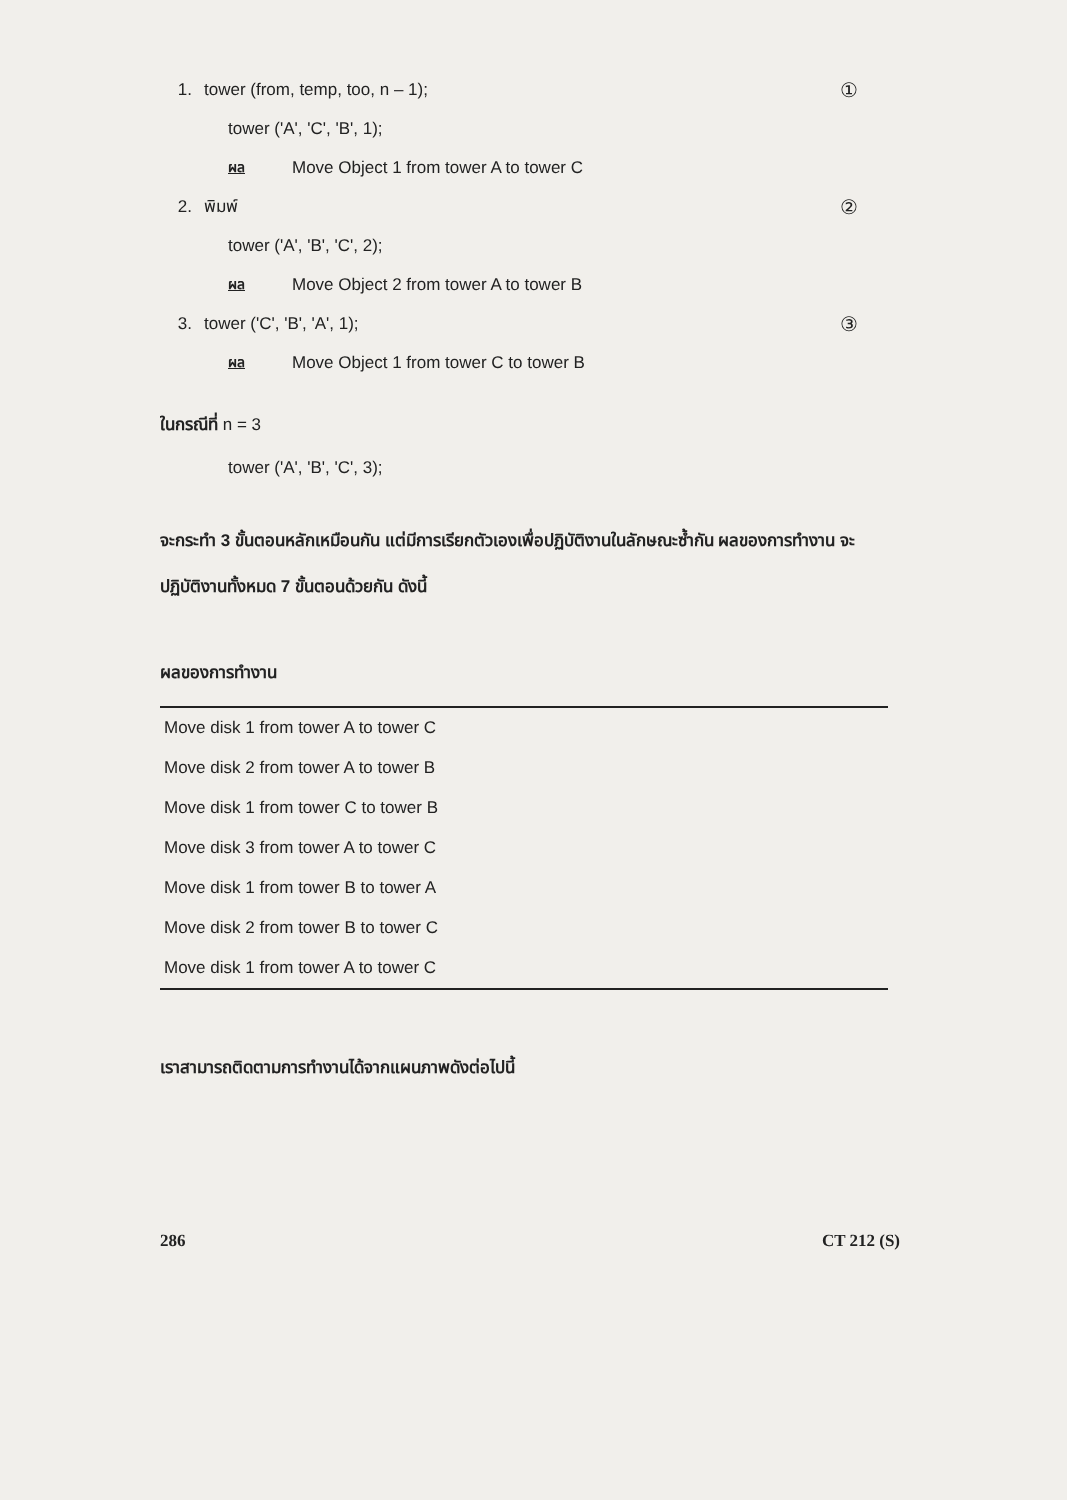1. tower (from, temp, too, n – 1); ①
tower ('A', 'C', 'B', 1);
ผล Move Object 1 from tower A to tower C
2. พิมพ์ ②
tower ('A', 'B', 'C', 2);
ผล Move Object 2 from tower A to tower B
3. tower ('C', 'B', 'A', 1); ③
ผล Move Object 1 from tower C to tower B
ในกรณีที่ n = 3
tower ('A', 'B', 'C', 3);
จะกระทำ 3 ขั้นตอนหลักเหมือนกัน แต่มีการเรียกตัวเองเพื่อปฏิบัติงานในลักษณะซ้ำกัน ผลของการทำงาน จะปฏิบัติงานทั้งหมด 7 ขั้นตอนด้วยกัน ดังนี้
ผลของการทำงาน
| Move disk 1 from tower A to tower C |
| Move disk 2 from tower A to tower B |
| Move disk 1 from tower C to tower B |
| Move disk 3 from tower A to tower C |
| Move disk 1 from tower B to tower A |
| Move disk 2 from tower B to tower C |
| Move disk 1 from tower A to tower C |
เราสามารถติดตามการทำงานได้จากแผนภาพดังต่อไปนี้
286 CT 212 (S)